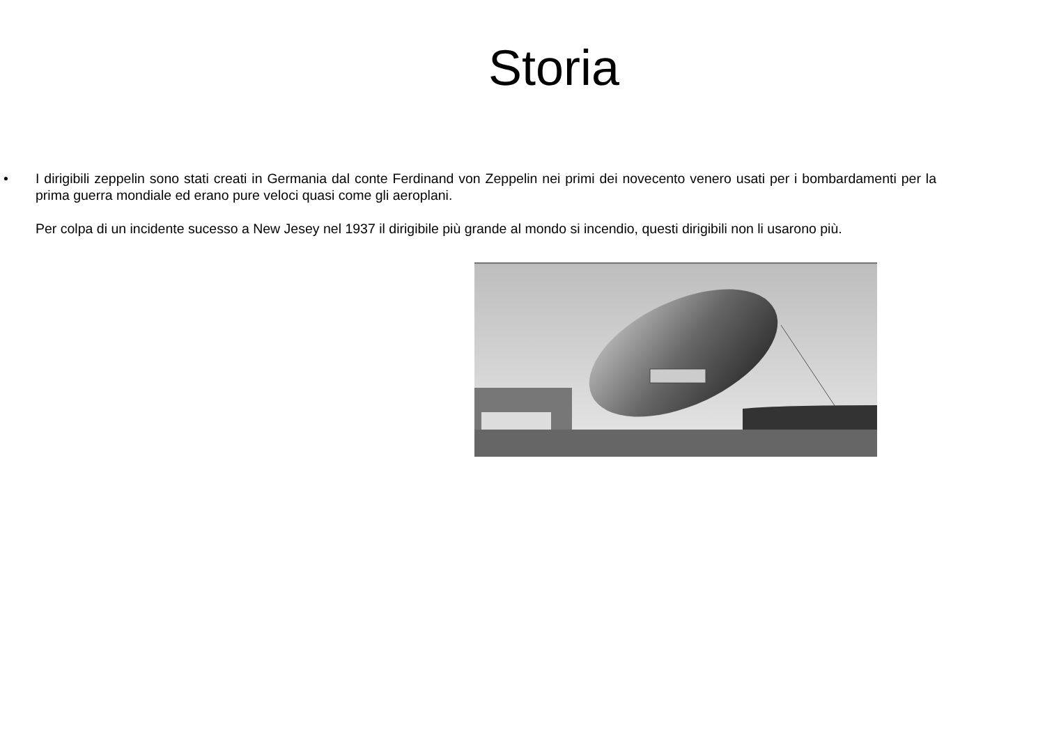Storia
•
I dirigibili zeppelin sono stati creati in Germania dal conte Ferdinand von Zeppelin nei primi dei novecento venero usati per i bombardamenti per la prima guerra mondiale ed erano pure veloci quasi come gli aeroplani.
Per colpa di un incidente sucesso a New Jesey nel 1937 il dirigibile più grande al mondo si incendio, questi dirigibili non li usarono più.